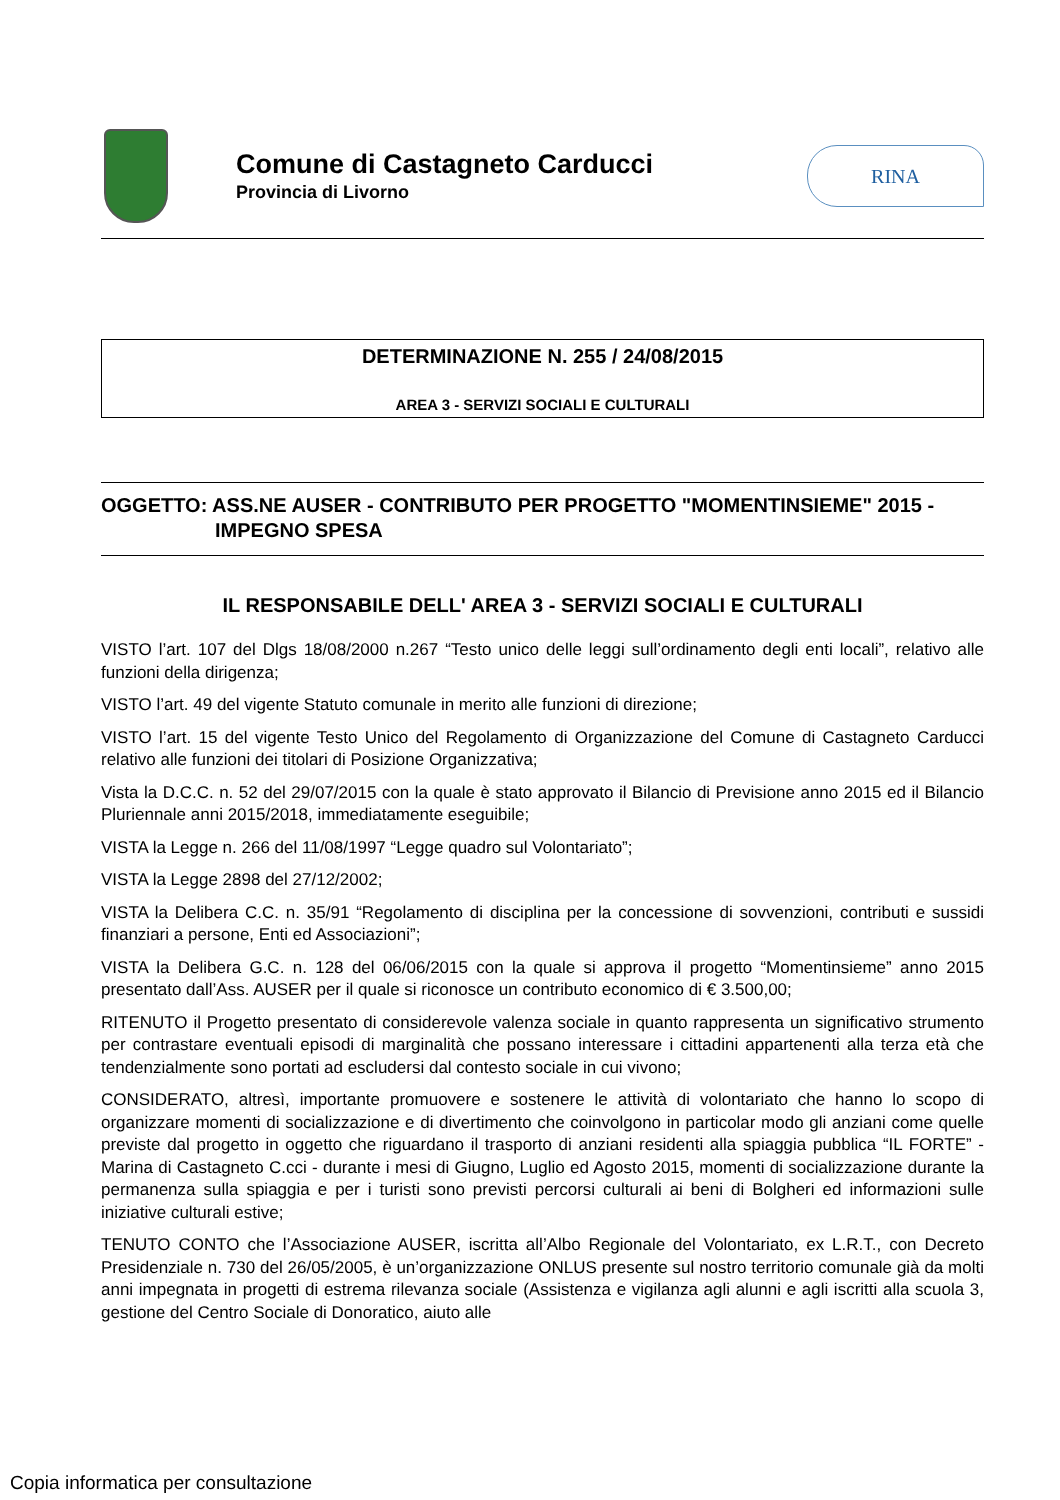Comune di Castagneto Carducci
Provincia di Livorno
RINA
DETERMINAZIONE N. 255 / 24/08/2015
AREA 3 - SERVIZI SOCIALI E CULTURALI
OGGETTO: ASS.NE AUSER - CONTRIBUTO PER PROGETTO "MOMENTINSIEME" 2015 -
IMPEGNO SPESA
IL RESPONSABILE DELL' AREA 3 - SERVIZI SOCIALI E CULTURALI
VISTO l’art. 107 del Dlgs 18/08/2000 n.267 “Testo unico delle leggi sull’ordinamento degli enti locali”, relativo alle funzioni della dirigenza;
VISTO l’art. 49 del vigente Statuto comunale in merito alle funzioni di direzione;
VISTO l’art. 15 del vigente Testo Unico del Regolamento di Organizzazione del Comune di Castagneto Carducci relativo alle funzioni dei titolari di Posizione Organizzativa;
Vista la D.C.C. n. 52 del 29/07/2015 con la quale è stato approvato il Bilancio di Previsione anno 2015 ed il Bilancio Pluriennale anni 2015/2018, immediatamente eseguibile;
VISTA la Legge n. 266 del 11/08/1997 “Legge quadro sul Volontariato”;
VISTA la Legge 2898 del 27/12/2002;
VISTA la Delibera C.C. n. 35/91 “Regolamento di disciplina per la concessione di sovvenzioni, contributi e sussidi finanziari a persone, Enti ed Associazioni”;
VISTA la Delibera G.C. n. 128 del 06/06/2015 con la quale si approva il progetto “Momentinsieme” anno 2015 presentato dall’Ass. AUSER per il quale si riconosce un contributo economico di € 3.500,00;
RITENUTO il Progetto presentato di considerevole valenza sociale in quanto rappresenta un significativo strumento per contrastare eventuali episodi di marginalità che possano interessare i cittadini appartenenti alla terza età che tendenzialmente sono portati ad escludersi dal contesto sociale in cui vivono;
CONSIDERATO, altresì, importante promuovere e sostenere le attività di volontariato che hanno lo scopo di organizzare momenti di socializzazione e di divertimento che coinvolgono in particolar modo gli anziani come quelle previste dal progetto in oggetto che riguardano il trasporto di anziani residenti alla spiaggia pubblica “IL FORTE” - Marina di Castagneto C.cci - durante i mesi di Giugno, Luglio ed Agosto 2015, momenti di socializzazione durante la permanenza sulla spiaggia e per i turisti sono previsti percorsi culturali ai beni di Bolgheri ed informazioni sulle iniziative culturali estive;
TENUTO CONTO che l’Associazione AUSER, iscritta all’Albo Regionale del Volontariato, ex L.R.T., con Decreto Presidenziale n. 730 del 26/05/2005, è un’organizzazione ONLUS presente sul nostro territorio comunale già da molti anni impegnata in progetti di estrema rilevanza sociale (Assistenza e vigilanza agli alunni e agli iscritti alla scuola 3, gestione del Centro Sociale di Donoratico, aiuto alle
Copia informatica per consultazione